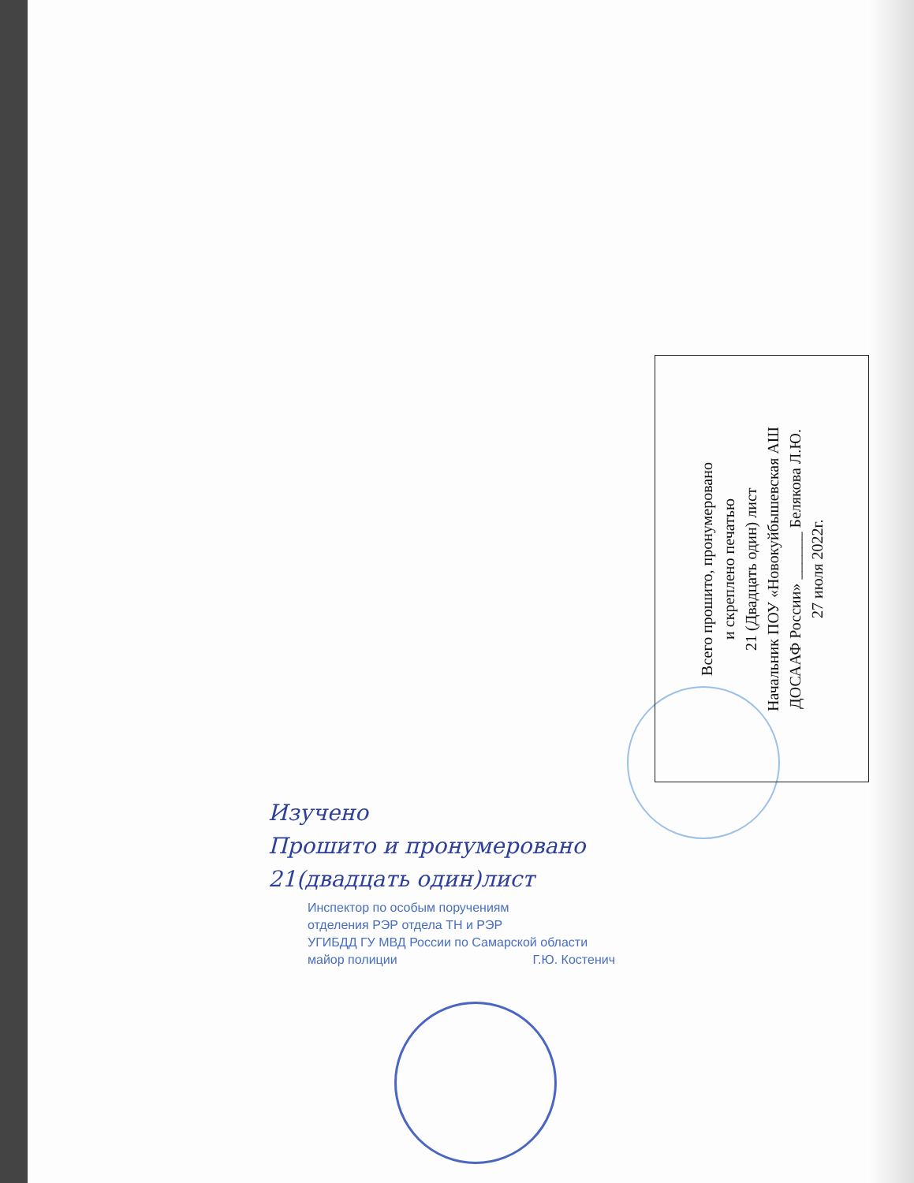Всего прошито, пронумеровано
и скреплено печатью
21 (Двадцать один) лист
Начальник ПОУ «Новокуйбышевская АШ
ДОСААФ России» ______ Белякова Л.Ю.
27 июля 2022г.
Изучено
Прошито и пронумеровано
21(двадцать один)лист
Инспектор по особым поручениям
отделения РЭР отдела ТН и РЭР
УГИБДД ГУ МВД России по Самарской области
майор полиции Г.Ю. Костенич